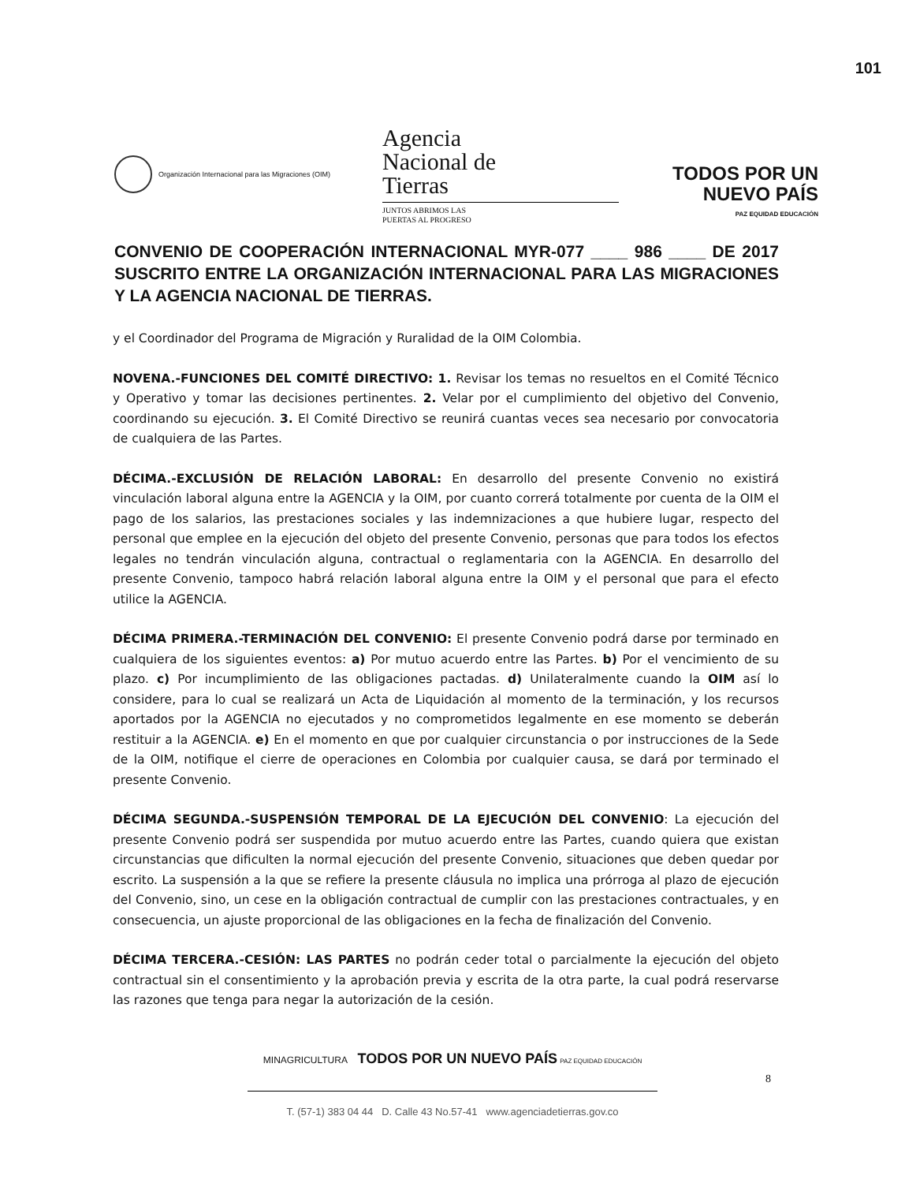101
Organización Internacional para las Migraciones (OIM)
Agencia
Nacional de
Tierras
JUNTOS ABRIMOS LAS
PUERTAS AL PROGRESO
TODOS POR UN
NUEVO PAÍS
PAZ EQUIDAD EDUCACIÓN
CONVENIO DE COOPERACIÓN INTERNACIONAL MYR-077 ____ 986 ____ DE 2017 SUSCRITO ENTRE LA ORGANIZACIÓN INTERNACIONAL PARA LAS MIGRACIONES Y LA AGENCIA NACIONAL DE TIERRAS.
y el Coordinador del Programa de Migración y Ruralidad de la OIM Colombia.
NOVENA.-FUNCIONES DEL COMITÉ DIRECTIVO: 1. Revisar los temas no resueltos en el Comité Técnico y Operativo y tomar las decisiones pertinentes. 2. Velar por el cumplimiento del objetivo del Convenio, coordinando su ejecución. 3. El Comité Directivo se reunirá cuantas veces sea necesario por convocatoria de cualquiera de las Partes.
DÉCIMA.-EXCLUSIÓN DE RELACIÓN LABORAL: En desarrollo del presente Convenio no existirá vinculación laboral alguna entre la AGENCIA y la OIM, por cuanto correrá totalmente por cuenta de la OIM el pago de los salarios, las prestaciones sociales y las indemnizaciones a que hubiere lugar, respecto del personal que emplee en la ejecución del objeto del presente Convenio, personas que para todos los efectos legales no tendrán vinculación alguna, contractual o reglamentaria con la AGENCIA. En desarrollo del presente Convenio, tampoco habrá relación laboral alguna entre la OIM y el personal que para el efecto utilice la AGENCIA.
DÉCIMA PRIMERA.-TERMINACIÓN DEL CONVENIO: El presente Convenio podrá darse por terminado en cualquiera de los siguientes eventos: a) Por mutuo acuerdo entre las Partes. b) Por el vencimiento de su plazo. c) Por incumplimiento de las obligaciones pactadas. d) Unilateralmente cuando la OIM así lo considere, para lo cual se realizará un Acta de Liquidación al momento de la terminación, y los recursos aportados por la AGENCIA no ejecutados y no comprometidos legalmente en ese momento se deberán restituir a la AGENCIA. e) En el momento en que por cualquier circunstancia o por instrucciones de la Sede de la OIM, notifique el cierre de operaciones en Colombia por cualquier causa, se dará por terminado el presente Convenio.
DÉCIMA SEGUNDA.-SUSPENSIÓN TEMPORAL DE LA EJECUCIÓN DEL CONVENIO: La ejecución del presente Convenio podrá ser suspendida por mutuo acuerdo entre las Partes, cuando quiera que existan circunstancias que dificulten la normal ejecución del presente Convenio, situaciones que deben quedar por escrito. La suspensión a la que se refiere la presente cláusula no implica una prórroga al plazo de ejecución del Convenio, sino, un cese en la obligación contractual de cumplir con las prestaciones contractuales, y en consecuencia, un ajuste proporcional de las obligaciones en la fecha de finalización del Convenio.
DÉCIMA TERCERA.-CESIÓN: LAS PARTES no podrán ceder total o parcialmente la ejecución del objeto contractual sin el consentimiento y la aprobación previa y escrita de la otra parte, la cual podrá reservarse las razones que tenga para negar la autorización de la cesión.
MINAGRICULTURA TODOS POR UN NUEVO PAÍS PAZ EQUIDAD EDUCACIÓN
8
T. (57-1) 383 04 44 D. Calle 43 No.57-41 www.agenciadetierras.gov.co